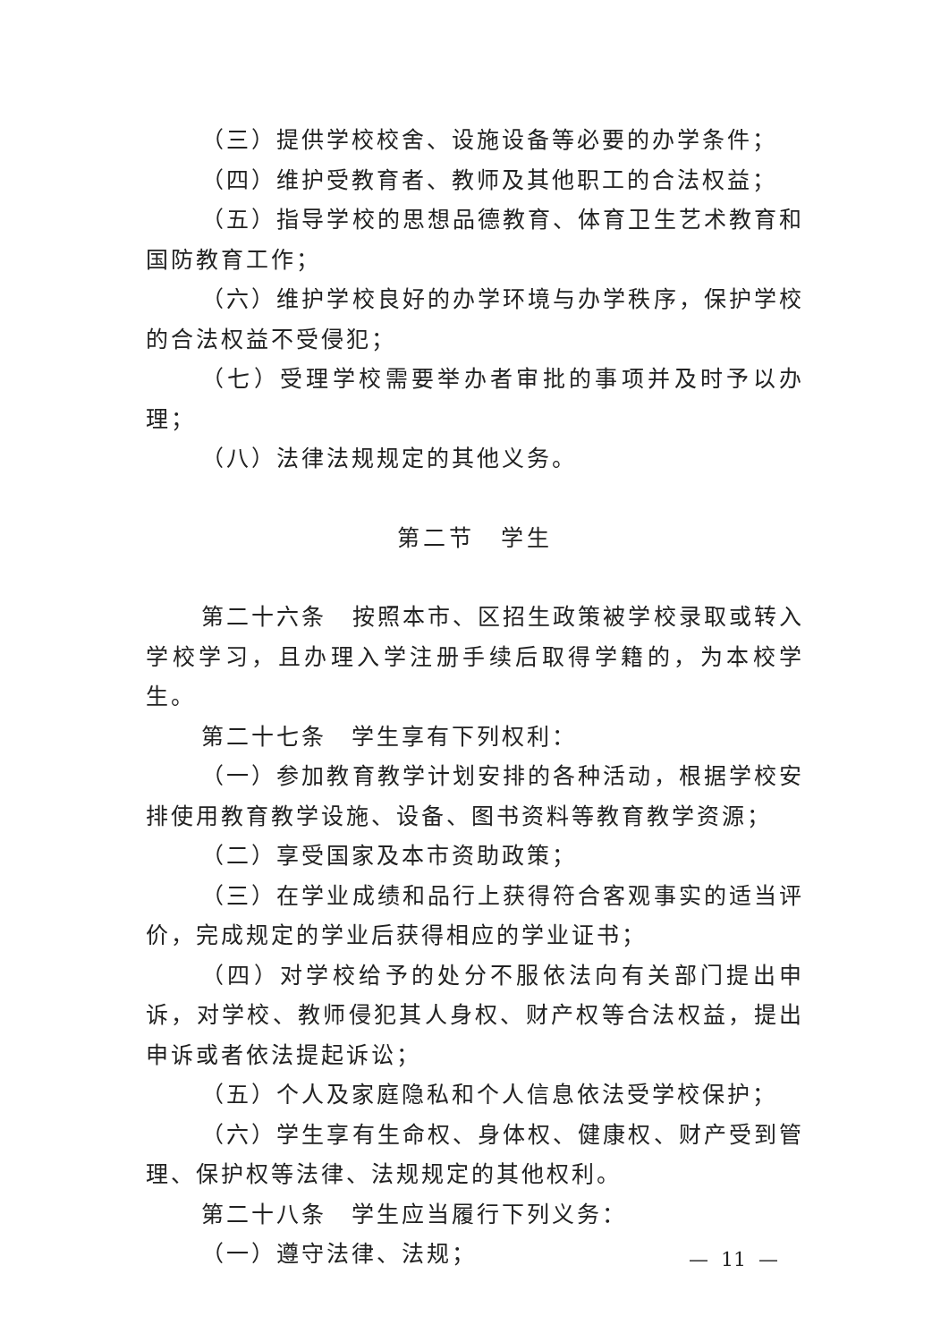（三）提供学校校舍、设施设备等必要的办学条件；
（四）维护受教育者、教师及其他职工的合法权益；
（五）指导学校的思想品德教育、体育卫生艺术教育和国防教育工作；
（六）维护学校良好的办学环境与办学秩序，保护学校的合法权益不受侵犯；
（七）受理学校需要举办者审批的事项并及时予以办理；
（八）法律法规规定的其他义务。
第二节　学生
第二十六条　按照本市、区招生政策被学校录取或转入学校学习，且办理入学注册手续后取得学籍的，为本校学生。
第二十七条　学生享有下列权利：
（一）参加教育教学计划安排的各种活动，根据学校安排使用教育教学设施、设备、图书资料等教育教学资源；
（二）享受国家及本市资助政策；
（三）在学业成绩和品行上获得符合客观事实的适当评价，完成规定的学业后获得相应的学业证书；
（四）对学校给予的处分不服依法向有关部门提出申诉，对学校、教师侵犯其人身权、财产权等合法权益，提出申诉或者依法提起诉讼；
（五）个人及家庭隐私和个人信息依法受学校保护；
（六）学生享有生命权、身体权、健康权、财产受到管理、保护权等法律、法规规定的其他权利。
第二十八条　学生应当履行下列义务：
（一）遵守法律、法规；
— 11 —